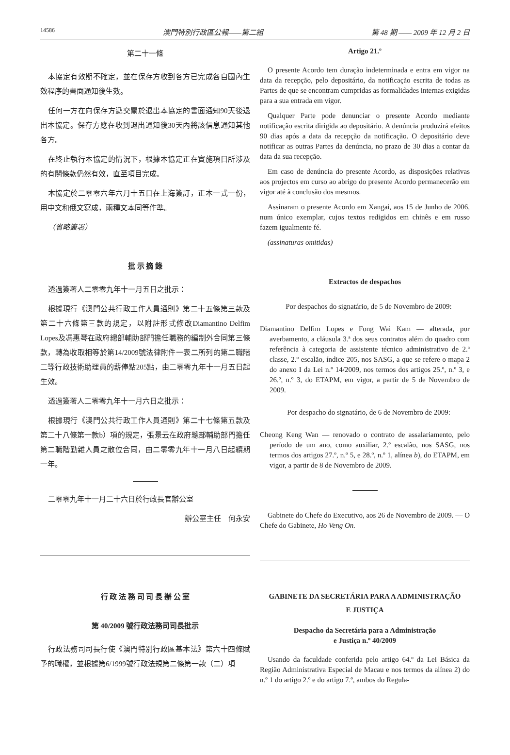14586 澳門特別行政區公報——第二組 第 48 期 —— 2009 年 12 月 2 日
第二十一條
本協定有效期不確定，並在保存方收到各方已完成各自國內生效程序的書面通知後生效。
任何一方在向保存方遞交關於退出本協定的書面通知90天後退出本協定。保存方應在收到退出通知後30天內將該信息通知其他各方。
在終止執行本協定的情況下，根據本協定正在實施項目所涉及的有關條款仍然有效，直至項目完成。
本協定於二零零六年六月十五日在上海簽訂，正本一式一份，用中文和俄文寫成，兩種文本同等作準。
（省略簽署）
批 示 摘 錄
透過簽署人二零零九年十一月五日之批示：
根據現行《澳門公共行政工作人員通則》第二十五條第三款及第二十六條第三款的規定，以附註形式修改Diamantino Delfim Lopes及馮惠琴在政府總部輔助部門擔任職務的編制外合同第三條款，轉為收取相等於第14/2009號法律附件一表二所列的第二職階二等行政技術助理員的薪俸點205點，由二零零九年十一月五日起生效。
透過簽署人二零零九年十一月六日之批示：
根據現行《澳門公共行政工作人員通則》第二十七條第五款及第二十八條第一款b）項的規定，張景云在政府總部輔助部門擔任第二職階勤雜人員之散位合同，由二零零九年十一月八日起續期一年。
二零零九年十一月二十六日於行政長官辦公室
辦公室主任　何永安
行 政 法 務 司 司 長 辦 公 室
第 40/2009 號行政法務司司長批示
行政法務司司長行使《澳門特別行政區基本法》第六十四條賦予的職權，並根據第6/1999號行政法規第二條第一款（二）項
Artigo 21.º
O presente Acordo tem duração indeterminada e entra em vigor na data da recepção, pelo depositário, da notificação escrita de todas as Partes de que se encontram cumpridas as formalidades internas exigidas para a sua entrada em vigor.
Qualquer Parte pode denunciar o presente Acordo mediante notificação escrita dirigida ao depositário. A denúncia produzirá efeitos 90 dias após a data da recepção da notificação. O depositário deve notificar as outras Partes da denúncia, no prazo de 30 dias a contar da data da sua recepção.
Em caso de denúncia do presente Acordo, as disposições relativas aos projectos em curso ao abrigo do presente Acordo permanecerão em vigor até à conclusão dos mesmos.
Assinaram o presente Acordo em Xangai, aos 15 de Junho de 2006, num único exemplar, cujos textos redigidos em chinês e em russo fazem igualmente fé.
(assinaturas omitidas)
Extractos de despachos
Por despachos do signatário, de 5 de Novembro de 2009:
Diamantino Delfim Lopes e Fong Wai Kam — alterada, por averbamento, a cláusula 3.ª dos seus contratos além do quadro com referência à categoria de assistente técnico administrativo de 2.ª classe, 2.º escalão, índice 205, nos SASG, a que se refere o mapa 2 do anexo I da Lei n.º 14/2009, nos termos dos artigos 25.º, n.º 3, e 26.º, n.º 3, do ETAPM, em vigor, a partir de 5 de Novembro de 2009.
Por despacho do signatário, de 6 de Novembro de 2009:
Cheong Keng Wan — renovado o contrato de assalariamento, pelo período de um ano, como auxiliar, 2.º escalão, nos SASG, nos termos dos artigos 27.º, n.º 5, e 28.º, n.º 1, alínea b), do ETAPM, em vigor, a partir de 8 de Novembro de 2009.
Gabinete do Chefe do Executivo, aos 26 de Novembro de 2009. — O Chefe do Gabinete, Ho Veng On.
GABINETE DA SECRETÁRIA PARA A ADMINISTRAÇÃO
E JUSTIÇA
Despacho da Secretária para a Administração
e Justiça n.º 40/2009
Usando da faculdade conferida pelo artigo 64.º da Lei Básica da Região Administrativa Especial de Macau e nos termos da alínea 2) do n.º 1 do artigo 2.º e do artigo 7.º, ambos do Regula-